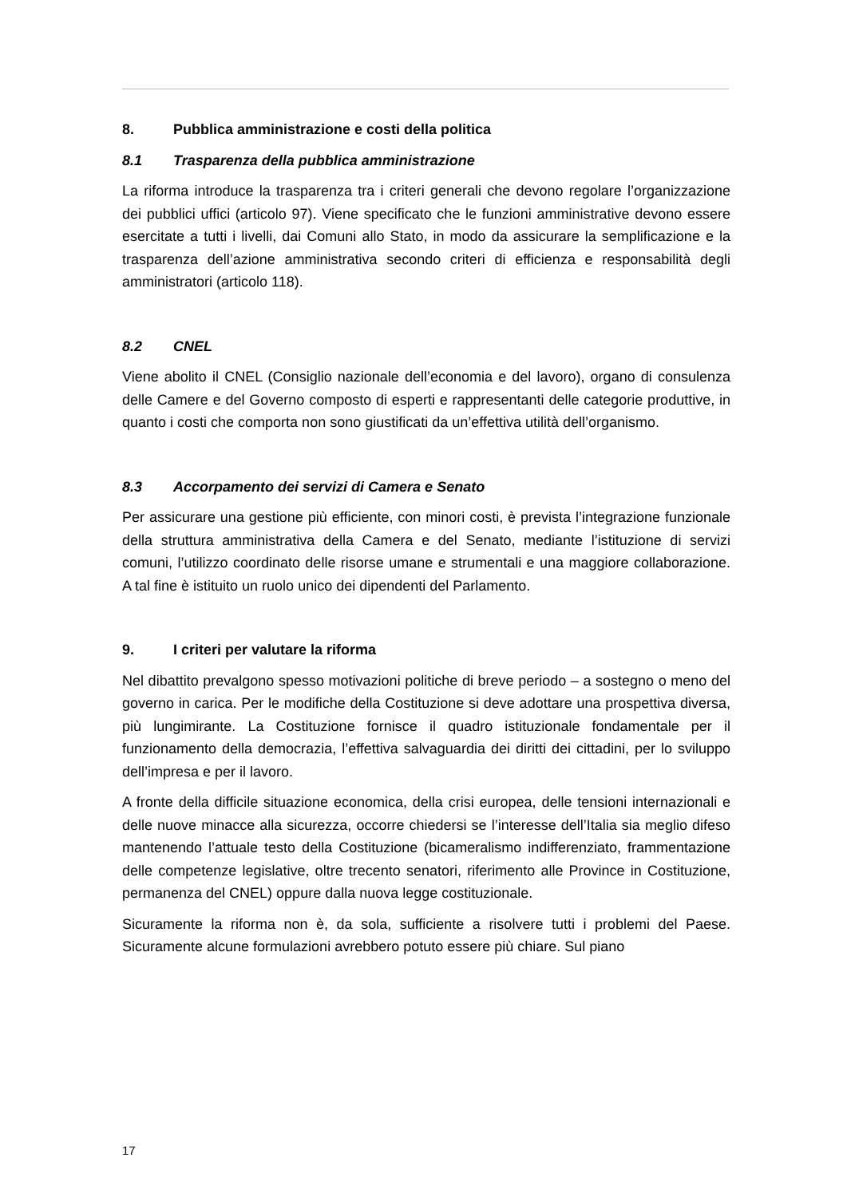8. Pubblica amministrazione e costi della politica
8.1 Trasparenza della pubblica amministrazione
La riforma introduce la trasparenza tra i criteri generali che devono regolare l’organizzazione dei pubblici uffici (articolo 97). Viene specificato che le funzioni amministrative devono essere esercitate a tutti i livelli, dai Comuni allo Stato, in modo da assicurare la semplificazione e la trasparenza dell’azione amministrativa secondo criteri di efficienza e responsabilità degli amministratori (articolo 118).
8.2 CNEL
Viene abolito il CNEL (Consiglio nazionale dell’economia e del lavoro), organo di consulenza delle Camere e del Governo composto di esperti e rappresentanti delle categorie produttive, in quanto i costi che comporta non sono giustificati da un’effettiva utilità dell’organismo.
8.3 Accorpamento dei servizi di Camera e Senato
Per assicurare una gestione più efficiente, con minori costi, è prevista l’integrazione funzionale della struttura amministrativa della Camera e del Senato, mediante l’istituzione di servizi comuni, l’utilizzo coordinato delle risorse umane e strumentali e una maggiore collaborazione. A tal fine è istituito un ruolo unico dei dipendenti del Parlamento.
9. I criteri per valutare la riforma
Nel dibattito prevalgono spesso motivazioni politiche di breve periodo – a sostegno o meno del governo in carica. Per le modifiche della Costituzione si deve adottare una prospettiva diversa, più lungimirante. La Costituzione fornisce il quadro istituzionale fondamentale per il funzionamento della democrazia, l’effettiva salvaguardia dei diritti dei cittadini, per lo sviluppo dell’impresa e per il lavoro.
A fronte della difficile situazione economica, della crisi europea, delle tensioni internazionali e delle nuove minacce alla sicurezza, occorre chiedersi se l’interesse dell’Italia sia meglio difeso mantenendo l’attuale testo della Costituzione (bicameralismo indifferenziato, frammentazione delle competenze legislative, oltre trecento senatori, riferimento alle Province in Costituzione, permanenza del CNEL) oppure dalla nuova legge costituzionale.
Sicuramente la riforma non è, da sola, sufficiente a risolvere tutti i problemi del Paese. Sicuramente alcune formulazioni avrebbero potuto essere più chiare. Sul piano
17